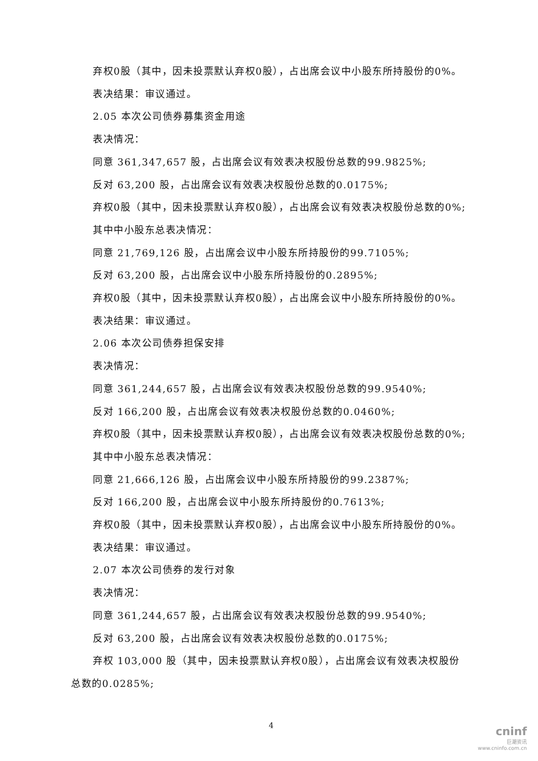弃权0股（其中，因未投票默认弃权0股），占出席会议中小股东所持股份的0%。
表决结果：审议通过。
2.05 本次公司债券募集资金用途
表决情况：
同意 361,347,657 股，占出席会议有效表决权股份总数的99.9825%;
反对 63,200 股，占出席会议有效表决权股份总数的0.0175%;
弃权0股（其中，因未投票默认弃权0股），占出席会议有效表决权股份总数的0%;
其中中小股东总表决情况：
同意 21,769,126 股，占出席会议中小股东所持股份的99.7105%;
反对 63,200 股，占出席会议中小股东所持股份的0.2895%;
弃权0股（其中，因未投票默认弃权0股），占出席会议中小股东所持股份的0%。
表决结果：审议通过。
2.06 本次公司债券担保安排
表决情况：
同意 361,244,657 股，占出席会议有效表决权股份总数的99.9540%;
反对 166,200 股，占出席会议有效表决权股份总数的0.0460%;
弃权0股（其中，因未投票默认弃权0股），占出席会议有效表决权股份总数的0%;
其中中小股东总表决情况：
同意 21,666,126 股，占出席会议中小股东所持股份的99.2387%;
反对 166,200 股，占出席会议中小股东所持股份的0.7613%;
弃权0股（其中，因未投票默认弃权0股），占出席会议中小股东所持股份的0%。
表决结果：审议通过。
2.07 本次公司债券的发行对象
表决情况：
同意 361,244,657 股，占出席会议有效表决权股份总数的99.9540%;
反对 63,200 股，占出席会议有效表决权股份总数的0.0175%;
弃权 103,000 股（其中，因未投票默认弃权0股），占出席会议有效表决权股份
总数的0.0285%;
4
cninf
巨潮资讯
www.cninfo.com.cn